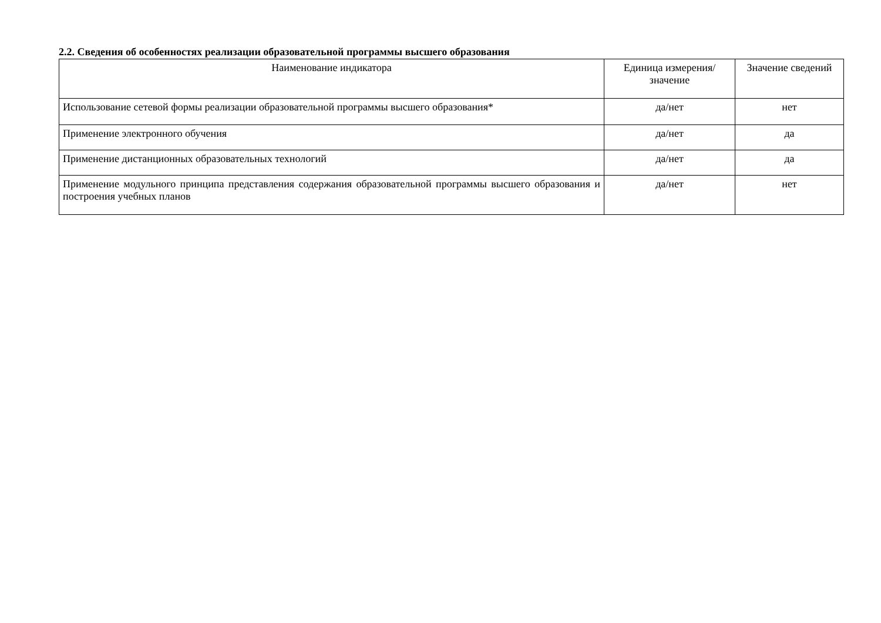2.2. Сведения об особенностях реализации образовательной программы высшего образования
| Наименование индикатора | Единица измерения/значение | Значение сведений |
| --- | --- | --- |
| Использование сетевой формы реализации образовательной программы высшего образования* | да/нет | нет |
| Применение электронного обучения | да/нет | да |
| Применение дистанционных образовательных технологий | да/нет | да |
| Применение модульного принципа представления содержания образовательной программы высшего образования и построения учебных планов | да/нет | нет |